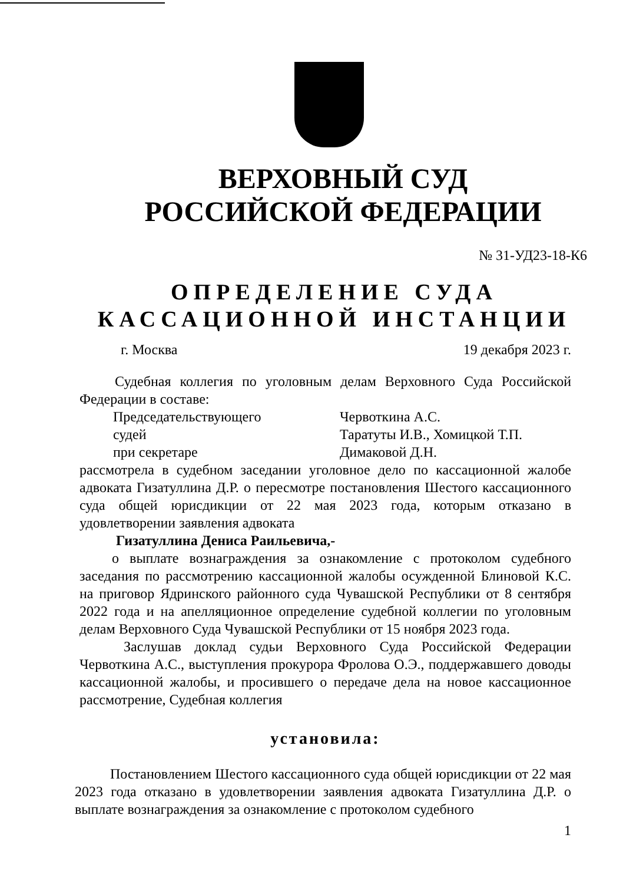ВЕРХОВНЫЙ СУД
РОССИЙСКОЙ ФЕДЕРАЦИИ
№ 31-УД23-18-К6
ОПРЕДЕЛЕНИЕ СУДА
КАССАЦИОННОЙ ИНСТАНЦИИ
г. Москва 19 декабря 2023 г.
Судебная коллегия по уголовным делам Верховного Суда Российской Федерации в составе:
Председательствующего Червоткина А.С.
судей Таратуты И.В., Хомицкой Т.П.
при секретаре Димаковой Д.Н.
рассмотрела в судебном заседании уголовное дело по кассационной жалобе адвоката Гизатуллина Д.Р. о пересмотре постановления Шестого кассационного суда общей юрисдикции от 22 мая 2023 года, которым отказано в удовлетворении заявления адвоката
Гизатуллина Дениса Раильевича,-
о выплате вознаграждения за ознакомление с протоколом судебного заседания по рассмотрению кассационной жалобы осужденной Блиновой К.С. на приговор Ядринского районного суда Чувашской Республики от 8 сентября 2022 года и на апелляционное определение судебной коллегии по уголовным делам Верховного Суда Чувашской Республики от 15 ноября 2023 года.
Заслушав доклад судьи Верховного Суда Российской Федерации Червоткина А.С., выступления прокурора Фролова О.Э., поддержавшего доводы кассационной жалобы, и просившего о передаче дела на новое кассационное рассмотрение, Судебная коллегия
установила:
Постановлением Шестого кассационного суда общей юрисдикции от 22 мая 2023 года отказано в удовлетворении заявления адвоката Гизатуллина Д.Р. о выплате вознаграждения за ознакомление с протоколом судебного
1